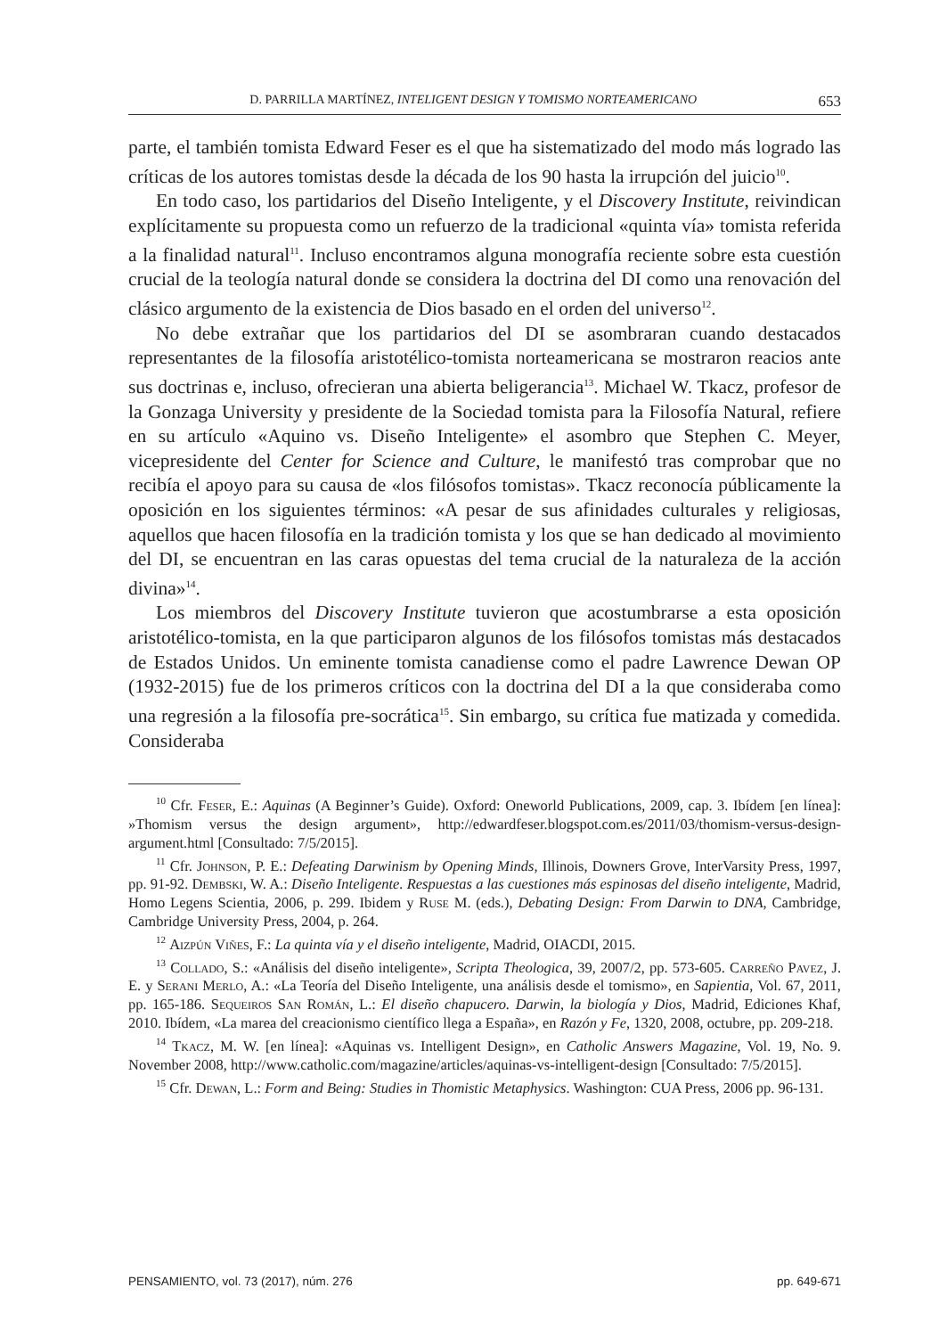D. PARRILLA MARTÍNEZ, INTELIGENT DESIGN Y TOMISMO NORTEAMERICANO 653
parte, el también tomista Edward Feser es el que ha sistematizado del modo más logrado las críticas de los autores tomistas desde la década de los 90 hasta la irrupción del juicio<sup>10</sup>.
En todo caso, los partidarios del Diseño Inteligente, y el Discovery Institute, reivindican explícitamente su propuesta como un refuerzo de la tradicional «quinta vía» tomista referida a la finalidad natural<sup>11</sup>. Incluso encontramos alguna monografía reciente sobre esta cuestión crucial de la teología natural donde se considera la doctrina del DI como una renovación del clásico argumento de la existencia de Dios basado en el orden del universo<sup>12</sup>.
No debe extrañar que los partidarios del DI se asombraran cuando destacados representantes de la filosofía aristotélico-tomista norteamericana se mostraron reacios ante sus doctrinas e, incluso, ofrecieran una abierta beligerancia<sup>13</sup>. Michael W. Tkacz, profesor de la Gonzaga University y presidente de la Sociedad tomista para la Filosofía Natural, refiere en su artículo «Aquino vs. Diseño Inteligente» el asombro que Stephen C. Meyer, vicepresidente del Center for Science and Culture, le manifestó tras comprobar que no recibía el apoyo para su causa de «los filósofos tomistas». Tkacz reconocía públicamente la oposición en los siguientes términos: «A pesar de sus afinidades culturales y religiosas, aquellos que hacen filosofía en la tradición tomista y los que se han dedicado al movimiento del DI, se encuentran en las caras opuestas del tema crucial de la naturaleza de la acción divina»<sup>14</sup>.
Los miembros del Discovery Institute tuvieron que acostumbrarse a esta oposición aristotélico-tomista, en la que participaron algunos de los filósofos tomistas más destacados de Estados Unidos. Un eminente tomista canadiense como el padre Lawrence Dewan OP (1932-2015) fue de los primeros críticos con la doctrina del DI a la que consideraba como una regresión a la filosofía pre-socrática<sup>15</sup>. Sin embargo, su crítica fue matizada y comedida. Consideraba
<sup>10</sup> Cfr. Feser, E.: Aquinas (A Beginner’s Guide). Oxford: Oneworld Publications, 2009, cap. 3. Ibídem [en línea]: »Thomism versus the design argument», http://edwardfeser.blogspot.com.es/2011/03/thomism-versus-design-argument.html [Consultado: 7/5/2015].
<sup>11</sup> Cfr. Johnson, P. E.: Defeating Darwinism by Opening Minds, Illinois, Downers Grove, InterVarsity Press, 1997, pp. 91-92. Dembski, W. A.: Diseño Inteligente. Respuestas a las cuestiones más espinosas del diseño inteligente, Madrid, Homo Legens Scientia, 2006, p. 299. Ibidem y Ruse M. (eds.), Debating Design: From Darwin to DNA, Cambridge, Cambridge University Press, 2004, p. 264.
<sup>12</sup> Aizpún Viñes, F.: La quinta vía y el diseño inteligente, Madrid, OIACDI, 2015.
<sup>13</sup> Collado, S.: «Análisis del diseño inteligente», Scripta Theologica, 39, 2007/2, pp. 573-605. Carreño Pavez, J. E. y Serani Merlo, A.: «La Teoría del Diseño Inteligente, una análisis desde el tomismo», en Sapientia, Vol. 67, 2011, pp. 165-186. Sequeiros San Román, L.: El diseño chapucero. Darwin, la biología y Dios, Madrid, Ediciones Khaf, 2010. Ibídem, «La marea del creacionismo científico llega a España», en Razón y Fe, 1320, 2008, octubre, pp. 209-218.
<sup>14</sup> Tkacz, M. W. [en línea]: «Aquinas vs. Intelligent Design», en Catholic Answers Magazine, Vol. 19, No. 9. November 2008, http://www.catholic.com/magazine/articles/aquinas-vs-intelligent-design [Consultado: 7/5/2015].
<sup>15</sup> Cfr. Dewan, L.: Form and Being: Studies in Thomistic Metaphysics. Washington: CUA Press, 2006 pp. 96-131.
PENSAMIENTO, vol. 73 (2017), núm. 276 pp. 649-671